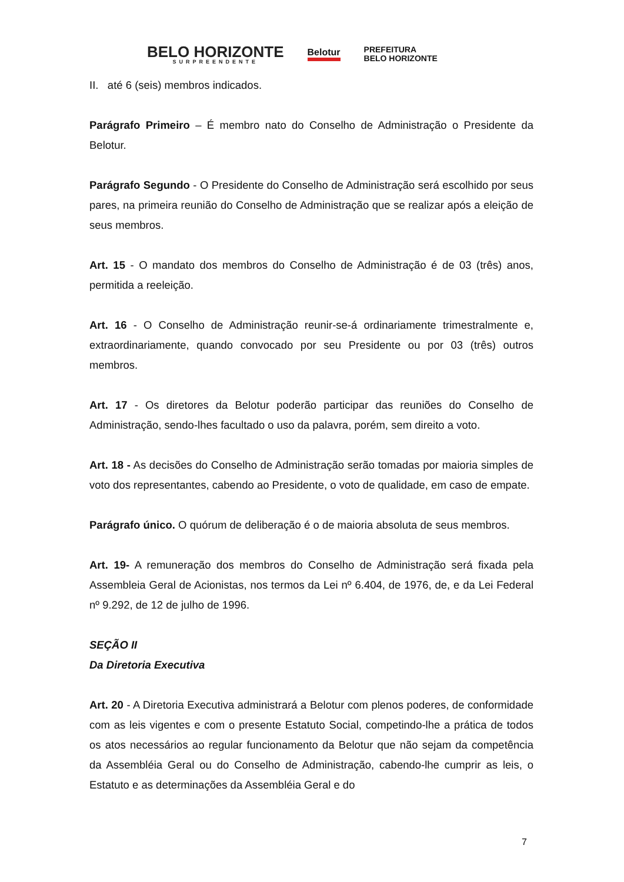BELO HORIZONTE
SURPREENDENTE
Belotur
PREFEITURA
BELO HORIZONTE
II. até 6 (seis) membros indicados.
Parágrafo Primeiro – É membro nato do Conselho de Administração o Presidente da Belotur.
Parágrafo Segundo - O Presidente do Conselho de Administração será escolhido por seus pares, na primeira reunião do Conselho de Administração que se realizar após a eleição de seus membros.
Art. 15 - O mandato dos membros do Conselho de Administração é de 03 (três) anos, permitida a reeleição.
Art. 16 - O Conselho de Administração reunir-se-á ordinariamente trimestralmente e, extraordinariamente, quando convocado por seu Presidente ou por 03 (três) outros membros.
Art. 17 - Os diretores da Belotur poderão participar das reuniões do Conselho de Administração, sendo-lhes facultado o uso da palavra, porém, sem direito a voto.
Art. 18 - As decisões do Conselho de Administração serão tomadas por maioria simples de voto dos representantes, cabendo ao Presidente, o voto de qualidade, em caso de empate.
Parágrafo único. O quórum de deliberação é o de maioria absoluta de seus membros.
Art. 19- A remuneração dos membros do Conselho de Administração será fixada pela Assembleia Geral de Acionistas, nos termos da Lei nº 6.404, de 1976, de, e da Lei Federal nº 9.292, de 12 de julho de 1996.
SEÇÃO II
Da Diretoria Executiva
Art. 20 - A Diretoria Executiva administrará a Belotur com plenos poderes, de conformidade com as leis vigentes e com o presente Estatuto Social, competindo-lhe a prática de todos os atos necessários ao regular funcionamento da Belotur que não sejam da competência da Assembléia Geral ou do Conselho de Administração, cabendo-lhe cumprir as leis, o Estatuto e as determinações da Assembléia Geral e do
7